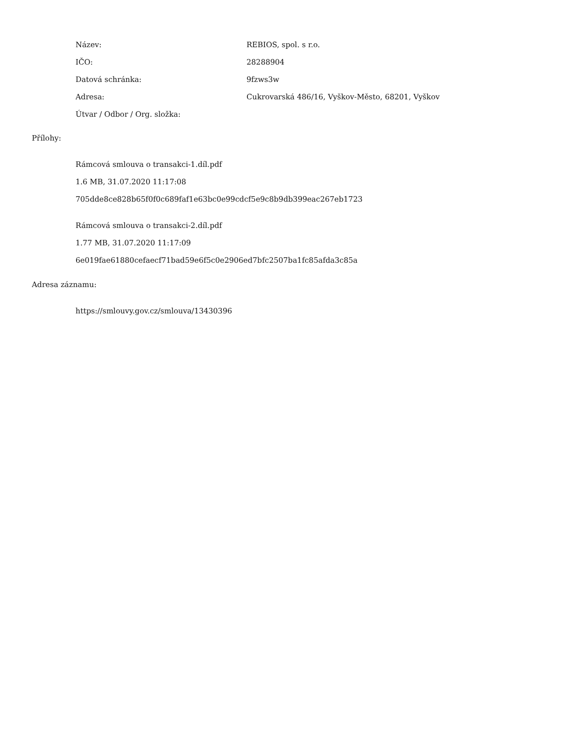| Název: | REBIOS, spol. s r.o. |
| IČO: | 28288904 |
| Datová schránka: | 9fzws3w |
| Adresa: | Cukrovarská 486/16, Vyškov-Město, 68201, Vyškov |
| Útvar / Odbor / Org. složka: | |
Přílohy:
Rámcová smlouva o transakci-1.díl.pdf
1.6 MB, 31.07.2020 11:17:08
705dde8ce828b65f0f0c689faf1e63bc0e99cdcf5e9c8b9db399eac267eb1723
Rámcová smlouva o transakci-2.díl.pdf
1.77 MB, 31.07.2020 11:17:09
6e019fae61880cefaecf71bad59e6f5c0e2906ed7bfc2507ba1fc85afda3c85a
Adresa záznamu:
https://smlouvy.gov.cz/smlouva/13430396